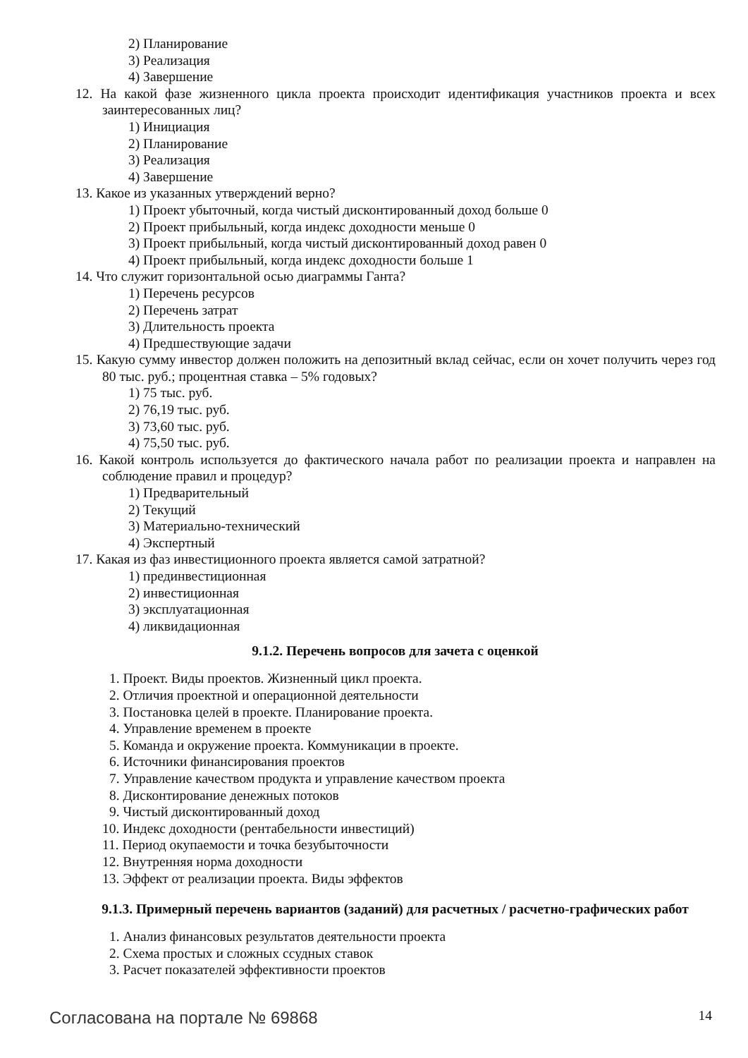2) Планирование
3) Реализация
4) Завершение
12. На какой фазе жизненного цикла проекта происходит идентификация участников проекта и всех заинтересованных лиц?
1) Инициация
2) Планирование
3) Реализация
4) Завершение
13. Какое из указанных утверждений верно?
1) Проект убыточный, когда чистый дисконтированный доход больше 0
2) Проект прибыльный, когда индекс доходности меньше 0
3) Проект прибыльный, когда чистый дисконтированный доход равен 0
4) Проект прибыльный, когда индекс доходности больше 1
14. Что служит горизонтальной осью диаграммы Ганта?
1) Перечень ресурсов
2) Перечень затрат
3) Длительность проекта
4) Предшествующие задачи
15. Какую сумму инвестор должен положить на депозитный вклад сейчас, если он хочет получить через год 80 тыс. руб.; процентная ставка – 5% годовых?
1) 75 тыс. руб.
2) 76,19 тыс. руб.
3) 73,60 тыс. руб.
4) 75,50 тыс. руб.
16. Какой контроль используется до фактического начала работ по реализации проекта и направлен на соблюдение правил и процедур?
1) Предварительный
2) Текущий
3) Материально-технический
4) Экспертный
17. Какая из фаз инвестиционного проекта является самой затратной?
1) прединвестиционная
2) инвестиционная
3) эксплуатационная
4) ликвидационная
9.1.2. Перечень вопросов для зачета с оценкой
1. Проект. Виды проектов. Жизненный цикл проекта.
2. Отличия проектной и операционной деятельности
3. Постановка целей в проекте. Планирование проекта.
4. Управление временем в проекте
5. Команда и окружение проекта. Коммуникации в проекте.
6. Источники финансирования проектов
7. Управление качеством продукта и управление качеством проекта
8. Дисконтирование денежных потоков
9. Чистый дисконтированный доход
10. Индекс доходности (рентабельности инвестиций)
11. Период окупаемости и точка безубыточности
12. Внутренняя норма доходности
13. Эффект от реализации проекта. Виды эффектов
9.1.3. Примерный перечень вариантов (заданий) для расчетных / расчетно-графических работ
1. Анализ финансовых результатов деятельности проекта
2. Схема простых и сложных ссудных ставок
3. Расчет показателей эффективности проектов
Согласована на портале № 69868 14